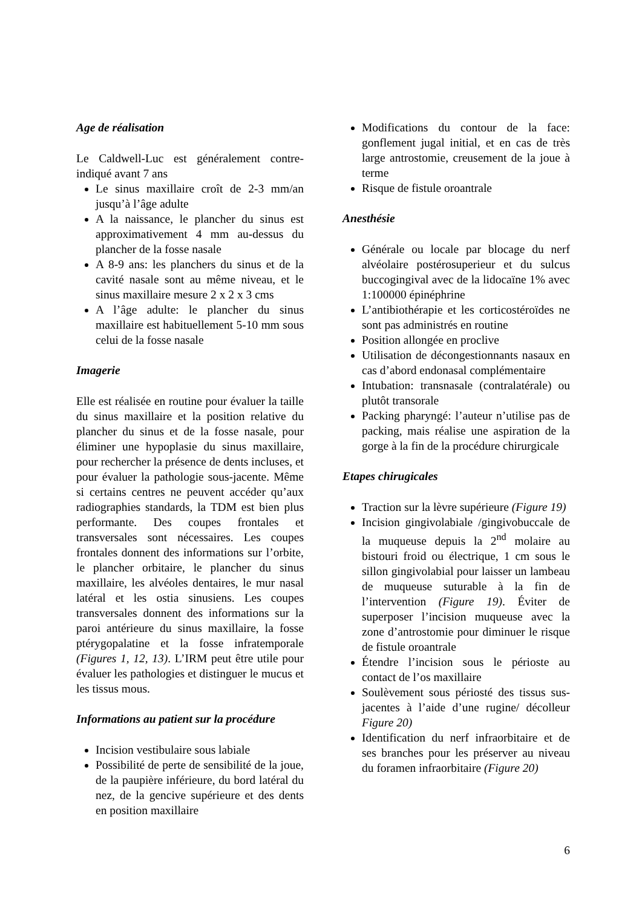Age de réalisation
Le Caldwell-Luc est généralement contre-indiqué avant 7 ans
Le sinus maxillaire croît de 2-3 mm/an jusqu’à l’âge adulte
A la naissance, le plancher du sinus est approximativement 4 mm au-dessus du plancher de la fosse nasale
A 8-9 ans: les planchers du sinus et de la cavité nasale sont au même niveau, et le sinus maxillaire mesure 2 x 2 x 3 cms
A l’âge adulte: le plancher du sinus maxillaire est habituellement 5-10 mm sous celui de la fosse nasale
Imagerie
Elle est réalisée en routine pour évaluer la taille du sinus maxillaire et la position relative du plancher du sinus et de la fosse nasale, pour éliminer une hypoplasie du sinus maxillaire, pour rechercher la présence de dents incluses, et pour évaluer la pathologie sous-jacente. Même si certains centres ne peuvent accéder qu’aux radiographies standards, la TDM est bien plus performante. Des coupes frontales et transversales sont nécessaires. Les coupes frontales donnent des informations sur l’orbite, le plancher orbitaire, le plancher du sinus maxillaire, les alvéoles dentaires, le mur nasal latéral et les ostia sinusiens. Les coupes transversales donnent des informations sur la paroi antérieure du sinus maxillaire, la fosse ptérygopalatine et la fosse infratemporale (Figures 1, 12, 13). L’IRM peut être utile pour évaluer les pathologies et distinguer le mucus et les tissus mous.
Informations au patient sur la procédure
Incision vestibulaire sous labiale
Possibilité de perte de sensibilité de la joue, de la paupière inférieure, du bord latéral du nez, de la gencive supérieure et des dents en position maxillaire
Modifications du contour de la face: gonflement jugal initial, et en cas de très large antrostomie, creusement de la joue à terme
Risque de fistule oroantrale
Anesthésie
Générale ou locale par blocage du nerf alvéolaire postérosuperieur et du sulcus buccogingival avec de la lidocaïne 1% avec 1:100000 épinéphrine
L’antibiothérapie et les corticostéroïdes ne sont pas administrés en routine
Position allongée en proclive
Utilisation de décongestionnants nasaux en cas d’abord endonasal complémentaire
Intubation: transnasale (contralatérale) ou plutôt transorale
Packing pharyngé: l’auteur n’utilise pas de packing, mais réalise une aspiration de la gorge à la fin de la procédure chirurgicale
Etapes chirugicales
Traction sur la lèvre supérieure (Figure 19)
Incision gingivolabiale /gingivobuccale de la muqueuse depuis la 2<sup>nd</sup> molaire au bistouri froid ou électrique, 1 cm sous le sillon gingivolabial pour laisser un lambeau de muqueuse suturable à la fin de l’intervention (Figure 19). Éviter de superposer l’incision muqueuse avec la zone d’antrostomie pour diminuer le risque de fistule oroantrale
Étendre l’incision sous le périoste au contact de l’os maxillaire
Soulèvement sous périosté des tissus sus-jacentes à l’aide d’une rugine/ décolleur Figure 20)
Identification du nerf infraorbitaire et de ses branches pour les préserver au niveau du foramen infraorbitaire (Figure 20)
6